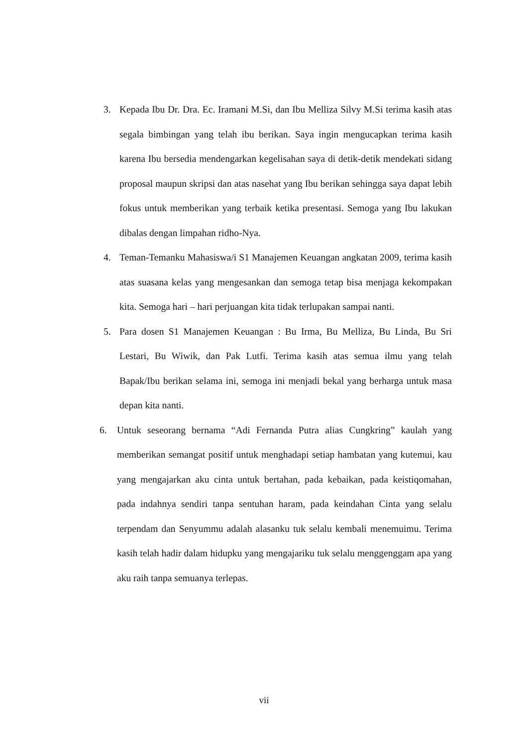3. Kepada Ibu Dr. Dra. Ec. Iramani M.Si, dan Ibu Melliza Silvy M.Si terima kasih atas segala bimbingan yang telah ibu berikan. Saya ingin mengucapkan terima kasih karena Ibu bersedia mendengarkan kegelisahan saya di detik-detik mendekati sidang proposal maupun skripsi dan atas nasehat yang Ibu berikan sehingga saya dapat lebih fokus untuk memberikan yang terbaik ketika presentasi. Semoga yang Ibu lakukan dibalas dengan limpahan ridho-Nya.
4. Teman-Temanku Mahasiswa/i S1 Manajemen Keuangan angkatan 2009, terima kasih atas suasana kelas yang mengesankan dan semoga tetap bisa menjaga kekompakan kita. Semoga hari – hari perjuangan kita tidak terlupakan sampai nanti.
5. Para dosen S1 Manajemen Keuangan : Bu Irma, Bu Melliza, Bu Linda, Bu Sri Lestari, Bu Wiwik, dan Pak Lutfi. Terima kasih atas semua ilmu yang telah Bapak/Ibu berikan selama ini, semoga ini menjadi bekal yang berharga untuk masa depan kita nanti.
6. Untuk seseorang bernama “Adi Fernanda Putra alias Cungkring” kaulah yang memberikan semangat positif untuk menghadapi setiap hambatan yang kutemui, kau yang mengajarkan aku cinta untuk bertahan, pada kebaikan, pada keistiqomahan, pada indahnya sendiri tanpa sentuhan haram, pada keindahan Cinta yang selalu terpendam dan Senyummu adalah alasanku tuk selalu kembali menemuimu. Terima kasih telah hadir dalam hidupku yang mengajariku tuk selalu menggenggam apa yang aku raih tanpa semuanya terlepas.
vii